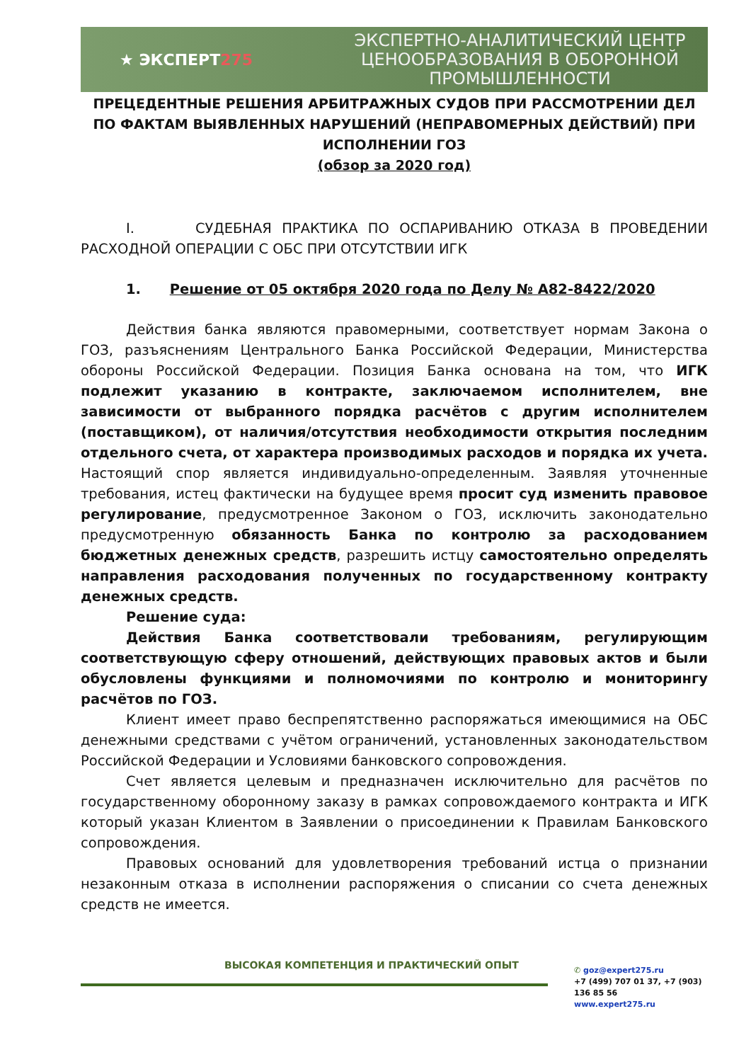★ ЭКСПЕРТ275
ЭКСПЕРТНО-АНАЛИТИЧЕСКИЙ ЦЕНТР ЦЕНООБРАЗОВАНИЯ В ОБОРОННОЙ ПРОМЫШЛЕННОСТИ
ПРЕЦЕДЕНТНЫЕ РЕШЕНИЯ АРБИТРАЖНЫХ СУДОВ ПРИ РАССМОТРЕНИИ ДЕЛ ПО ФАКТАМ ВЫЯВЛЕННЫХ НАРУШЕНИЙ (НЕПРАВОМЕРНЫХ ДЕЙСТВИЙ) ПРИ ИСПОЛНЕНИИ ГОЗ
(обзор за 2020 год)
I. СУДЕБНАЯ ПРАКТИКА ПО ОСПАРИВАНИЮ ОТКАЗА В ПРОВЕДЕНИИ РАСХОДНОЙ ОПЕРАЦИИ С ОБС ПРИ ОТСУТСТВИИ ИГК
1. Решение от 05 октября 2020 года по Делу № А82-8422/2020
Действия банка являются правомерными, соответствует нормам Закона о ГОЗ, разъяснениям Центрального Банка Российской Федерации, Министерства обороны Российской Федерации. Позиция Банка основана на том, что ИГК подлежит указанию в контракте, заключаемом исполнителем, вне зависимости от выбранного порядка расчётов с другим исполнителем (поставщиком), от наличия/отсутствия необходимости открытия последним отдельного счета, от характера производимых расходов и порядка их учета. Настоящий спор является индивидуально-определенным. Заявляя уточненные требования, истец фактически на будущее время просит суд изменить правовое регулирование, предусмотренное Законом о ГОЗ, исключить законодательно предусмотренную обязанность Банка по контролю за расходованием бюджетных денежных средств, разрешить истцу самостоятельно определять направления расходования полученных по государственному контракту денежных средств.
Решение суда:
Действия Банка соответствовали требованиям, регулирующим соответствующую сферу отношений, действующих правовых актов и были обусловлены функциями и полномочиями по контролю и мониторингу расчётов по ГОЗ.
Клиент имеет право беспрепятственно распоряжаться имеющимися на ОБС денежными средствами с учётом ограничений, установленных законодательством Российской Федерации и Условиями банковского сопровождения.
Счет является целевым и предназначен исключительно для расчётов по государственному оборонному заказу в рамках сопровождаемого контракта и ИГК который указан Клиентом в Заявлении о присоединении к Правилам Банковского сопровождения.
Правовых оснований для удовлетворения требований истца о признании незаконным отказа в исполнении распоряжения о списании со счета денежных средств не имеется.
ВЫСОКАЯ КОМПЕТЕНЦИЯ И ПРАКТИЧЕСКИЙ ОПЫТ
✆ goz@expert275.ru
+7 (499) 707 01 37, +7 (903) 136 85 56
www.expert275.ru